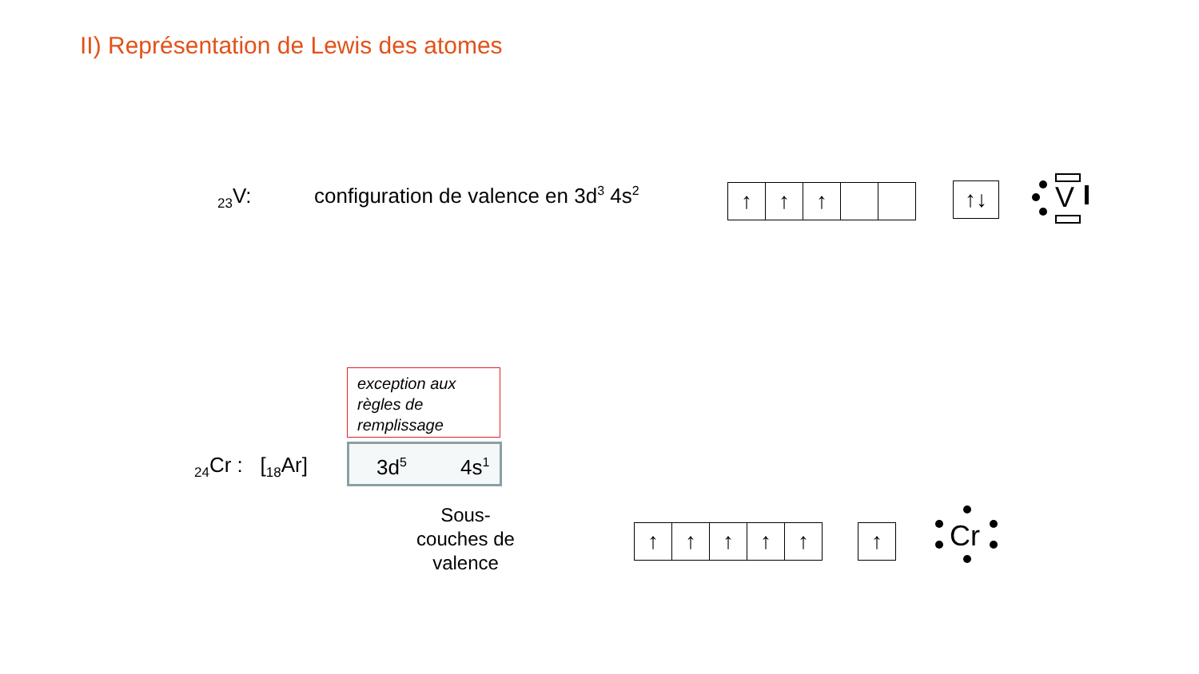II) Représentation de Lewis des atomes
<sub>23</sub>V: configuration de valence en 3d<sup>3</sup> 4s<sup>2</sup>
↑ ↑ ↑ ↑↓ V
exception aux règles de remplissage
<sub>24</sub>Cr : [<sub>18</sub>Ar] 3d<sup>5</sup> 4s<sup>1</sup>
Sous-couches de valence
↑ ↑ ↑ ↑ ↑ ↑ Cr